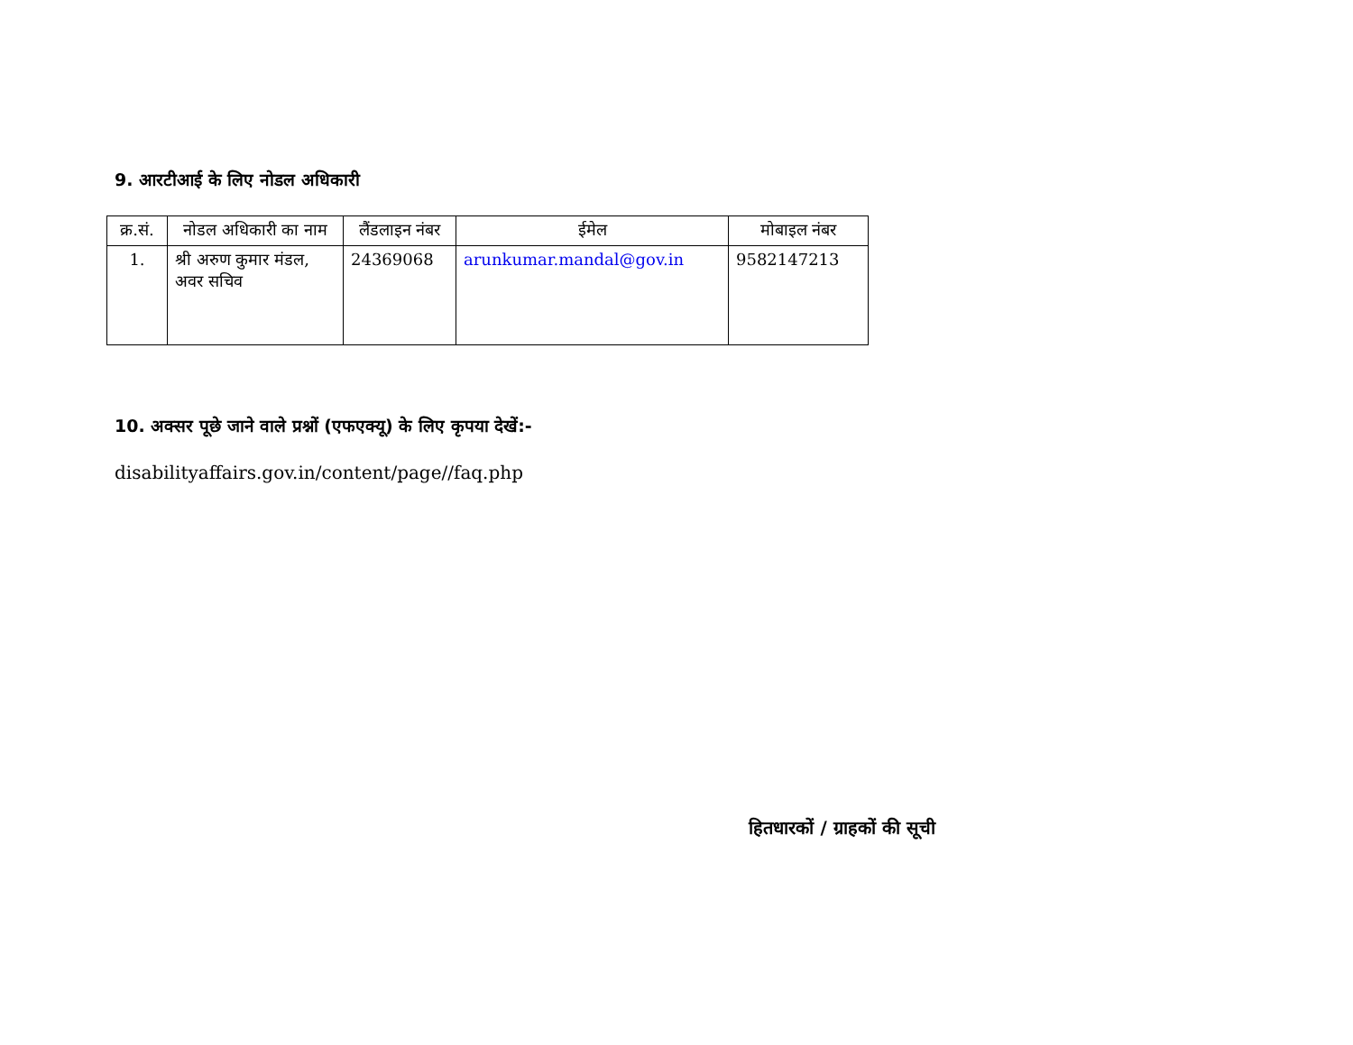9. आरटीआई के लिए नोडल अधिकारी
| क्र.सं. | नोडल अधिकारी का नाम | लैंडलाइन नंबर | ईमेल | मोबाइल नंबर |
| --- | --- | --- | --- | --- |
| 1. | श्री अरुण कुमार मंडल, अवर सचिव | 24369068 | arunkumar.mandal@gov.in | 9582147213 |
10. अक्सर पूछे जाने वाले प्रश्नों (एफएक्यू) के लिए कृपया देखें:-
disabilityaffairs.gov.in/content/page//faq.php
हितधारकों / ग्राहकों की सूची